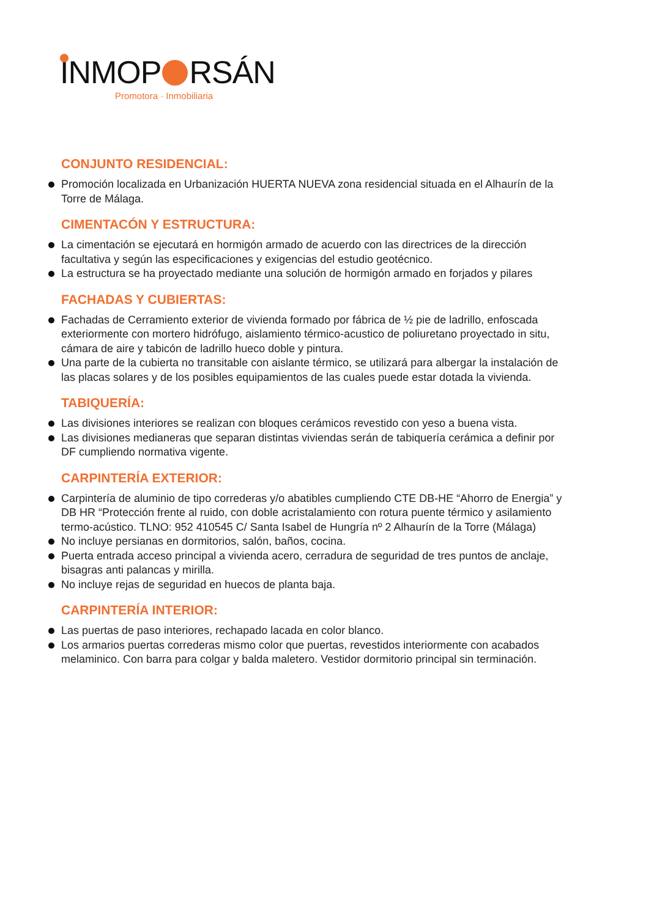INMOP RSÁN
Promotora · Inmobiliaria
CONJUNTO RESIDENCIAL:
Promoción localizada en Urbanización HUERTA NUEVA zona residencial situada en el Alhaurín de la Torre de Málaga.
CIMENTACÓN Y ESTRUCTURA:
La cimentación se ejecutará en hormigón armado de acuerdo con las directrices de la dirección facultativa y según las especificaciones y exigencias del estudio geotécnico.
La estructura se ha proyectado mediante una solución de hormigón armado en forjados y pilares
FACHADAS Y CUBIERTAS:
Fachadas de Cerramiento exterior de vivienda formado por fábrica de ½ pie de ladrillo, enfoscada exteriormente con mortero hidrófugo, aislamiento térmico-acustico de poliuretano proyectado in situ, cámara de aire y tabicón de ladrillo hueco doble y pintura.
Una parte de la cubierta no transitable con aislante térmico, se utilizará para albergar la instalación de las placas solares y de los posibles equipamientos de las cuales puede estar dotada la vivienda.
TABIQUERÍA:
Las divisiones interiores se realizan con bloques cerámicos revestido con yeso a buena vista.
Las divisiones medianeras que separan distintas viviendas serán de tabiquería cerámica a definir por DF cumpliendo normativa vigente.
CARPINTERÍA EXTERIOR:
Carpintería de aluminio de tipo correderas y/o abatibles cumpliendo CTE DB-HE “Ahorro de Energia” y DB HR “Protección frente al ruido, con doble acristalamiento con rotura puente térmico y asilamiento termo-acústico. TLNO: 952 410545 C/ Santa Isabel de Hungría nº 2 Alhaurín de la Torre (Málaga)
No incluye persianas en dormitorios, salón, baños, cocina.
Puerta entrada acceso principal a vivienda acero, cerradura de seguridad de tres puntos de anclaje, bisagras anti palancas y mirilla.
No incluye rejas de seguridad en huecos de planta baja.
CARPINTERÍA INTERIOR:
Las puertas de paso interiores, rechapado lacada en color blanco.
Los armarios puertas correderas mismo color que puertas, revestidos interiormente con acabados melaminico. Con barra para colgar y balda maletero. Vestidor dormitorio principal sin terminación.